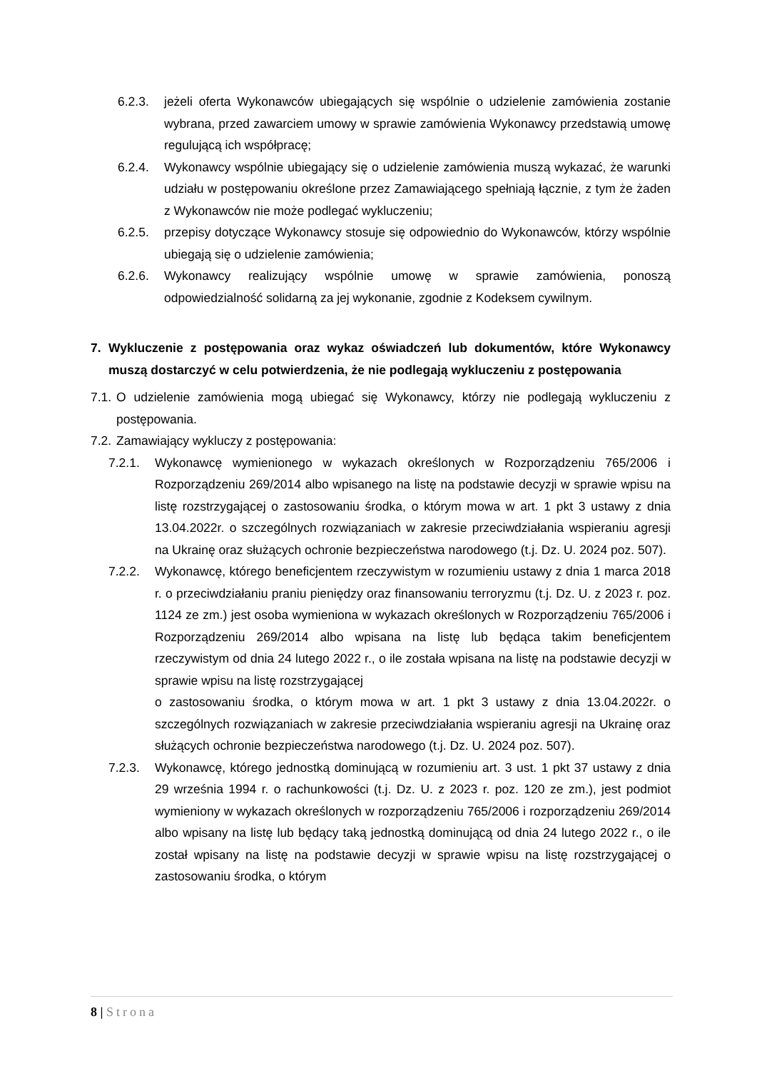6.2.3. jeżeli oferta Wykonawców ubiegających się wspólnie o udzielenie zamówienia zostanie wybrana, przed zawarciem umowy w sprawie zamówienia Wykonawcy przedstawią umowę regulującą ich współpracę;
6.2.4. Wykonawcy wspólnie ubiegający się o udzielenie zamówienia muszą wykazać, że warunki udziału w postępowaniu określone przez Zamawiającego spełniają łącznie, z tym że żaden z Wykonawców nie może podlegać wykluczeniu;
6.2.5. przepisy dotyczące Wykonawcy stosuje się odpowiednio do Wykonawców, którzy wspólnie ubiegają się o udzielenie zamówienia;
6.2.6. Wykonawcy realizujący wspólnie umowę w sprawie zamówienia, ponoszą odpowiedzialność solidarną za jej wykonanie, zgodnie z Kodeksem cywilnym.
7. Wykluczenie z postępowania oraz wykaz oświadczeń lub dokumentów, które Wykonawcy muszą dostarczyć w celu potwierdzenia, że nie podlegają wykluczeniu z postępowania
7.1. O udzielenie zamówienia mogą ubiegać się Wykonawcy, którzy nie podlegają wykluczeniu z postępowania.
7.2. Zamawiający wykluczy z postępowania:
7.2.1. Wykonawcę wymienionego w wykazach określonych w Rozporządzeniu 765/2006 i Rozporządzeniu 269/2014 albo wpisanego na listę na podstawie decyzji w sprawie wpisu na listę rozstrzygającej o zastosowaniu środka, o którym mowa w art. 1 pkt 3 ustawy z dnia 13.04.2022r. o szczególnych rozwiązaniach w zakresie przeciwdziałania wspieraniu agresji na Ukrainę oraz służących ochronie bezpieczeństwa narodowego (t.j. Dz. U. 2024 poz. 507).
7.2.2. Wykonawcę, którego beneficjentem rzeczywistym w rozumieniu ustawy z dnia 1 marca 2018 r. o przeciwdziałaniu praniu pieniędzy oraz finansowaniu terroryzmu (t.j. Dz. U. z 2023 r. poz. 1124 ze zm.) jest osoba wymieniona w wykazach określonych w Rozporządzeniu 765/2006 i Rozporządzeniu 269/2014 albo wpisana na listę lub będąca takim beneficjentem rzeczywistym od dnia 24 lutego 2022 r., o ile została wpisana na listę na podstawie decyzji w sprawie wpisu na listę rozstrzygającej
o zastosowaniu środka, o którym mowa w art. 1 pkt 3 ustawy z dnia 13.04.2022r. o szczególnych rozwiązaniach w zakresie przeciwdziałania wspieraniu agresji na Ukrainę oraz służących ochronie bezpieczeństwa narodowego (t.j. Dz. U. 2024 poz. 507).
7.2.3. Wykonawcę, którego jednostką dominującą w rozumieniu art. 3 ust. 1 pkt 37 ustawy z dnia 29 września 1994 r. o rachunkowości (t.j. Dz. U. z 2023 r. poz. 120 ze zm.), jest podmiot wymieniony w wykazach określonych w rozporządzeniu 765/2006 i rozporządzeniu 269/2014 albo wpisany na listę lub będący taką jednostką dominującą od dnia 24 lutego 2022 r., o ile został wpisany na listę na podstawie decyzji w sprawie wpisu na listę rozstrzygającej o zastosowaniu środka, o którym
8 | Strona